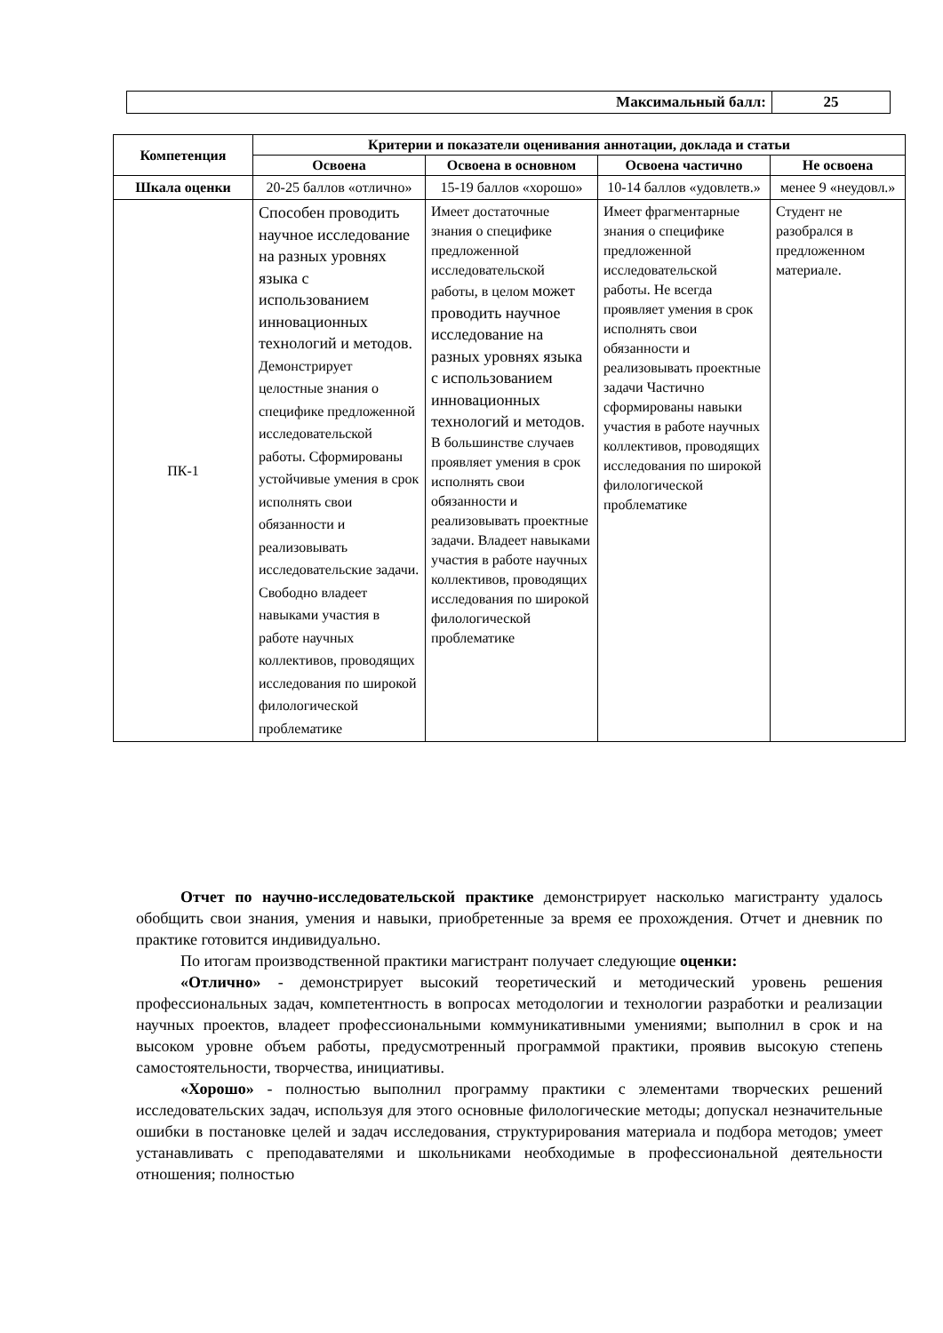| Максимальный балл: | 25 |
| Компетенция | Критерии и показатели оценивания аннотации, доклада и статьи | | | |
| --- | --- | --- | --- | --- |
| | Освоена | Освоена в основном | Освоена частично | Не освоена |
| Шкала оценки | 20-25 баллов «отлично» | 15-19 баллов «хорошо» | 10-14 баллов «удовлетв.» | менее 9 «неудовл.» |
| ПК-1 | Способен проводить научное исследование на разных уровнях языка с использованием инновационных технологий и методов. Демонстрирует целостные знания о специфике предложенной исследовательской работы. Сформированы устойчивые умения в срок исполнять свои обязанности и реализовывать исследовательские задачи. Свободно владеет навыками участия в работе научных коллективов, проводящих исследования по широкой филологической проблематике | Имеет достаточные знания о специфике предложенной исследовательской работы, в целом может проводить научное исследование на разных уровнях языка с использованием инновационных технологий и методов. В большинстве случаев проявляет умения в срок исполнять свои обязанности и реализовывать проектные задачи. Владеет навыками участия в работе научных коллективов, проводящих исследования по широкой филологической проблематике | Имеет фрагментарные знания о специфике предложенной исследовательской работы. Не всегда проявляет умения в срок исполнять свои обязанности и реализовывать проектные задачи Частично сформированы навыки участия в работе научных коллективов, проводящих исследования по широкой филологической проблематике | Студент не разобрался в предложенном материале. |
Отчет по научно-исследовательской практике демонстрирует насколько магистранту удалось обобщить свои знания, умения и навыки, приобретенные за время ее прохождения. Отчет и дневник по практике готовится индивидуально.
По итогам производственной практики магистрант получает следующие оценки:
«Отлично» - демонстрирует высокий теоретический и методический уровень решения профессиональных задач, компетентность в вопросах методологии и технологии разработки и реализации научных проектов, владеет профессиональными коммуникативными умениями; выполнил в срок и на высоком уровне объем работы, предусмотренный программой практики, проявив высокую степень самостоятельности, творчества, инициативы.
«Хорошо» - полностью выполнил программу практики с элементами творческих решений исследовательских задач, используя для этого основные филологические методы; допускал незначительные ошибки в постановке целей и задач исследования, структурирования материала и подбора методов; умеет устанавливать с преподавателями и школьниками необходимые в профессиональной деятельности отношения; полностью